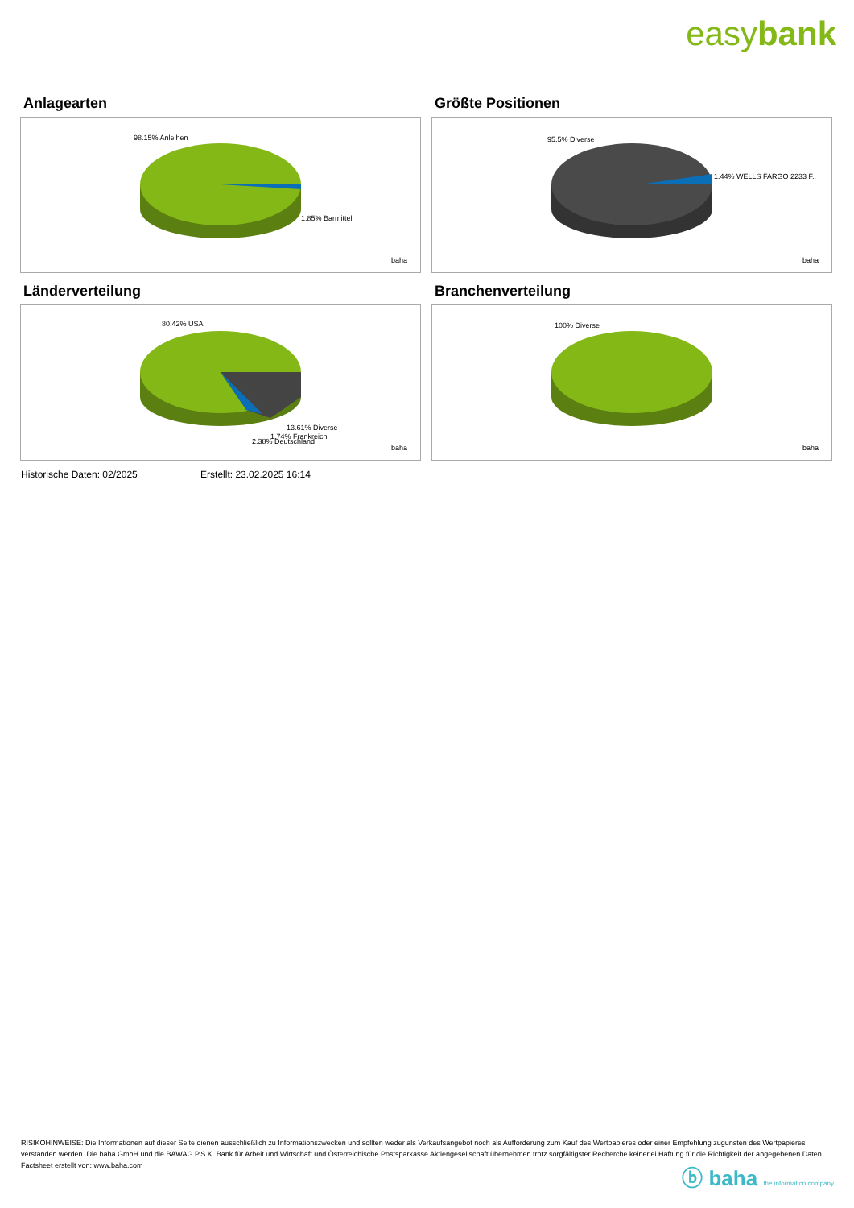easybank
Anlagearten
98.15% Anleihen
1.85% Barmittel
baha
Größte Positionen
95.5% Diverse
1.44% WELLS FARGO 2233 F..
baha
Länderverteilung
80.42% USA
13.61% Diverse
1.74% Frankreich
2.38% Deutschland
baha
Branchenverteilung
100% Diverse
baha
Historische Daten: 02/2025 Erstellt: 23.02.2025 16:14
RISIKOHINWEISE: Die Informationen auf dieser Seite dienen ausschließlich zu Informationszwecken und sollten weder als Verkaufsangebot noch als Aufforderung zum Kauf des Wertpapieres oder einer Empfehlung zugunsten des Wertpapieres verstanden werden. Die baha GmbH und die BAWAG P.S.K. Bank für Arbeit und Wirtschaft und Österreichische Postsparkasse Aktiengesellschaft übernehmen trotz sorgfältigster Recherche keinerlei Haftung für die Richtigkeit der angegebenen Daten.
Factsheet erstellt von: www.baha.com
ⓑ baha the information company